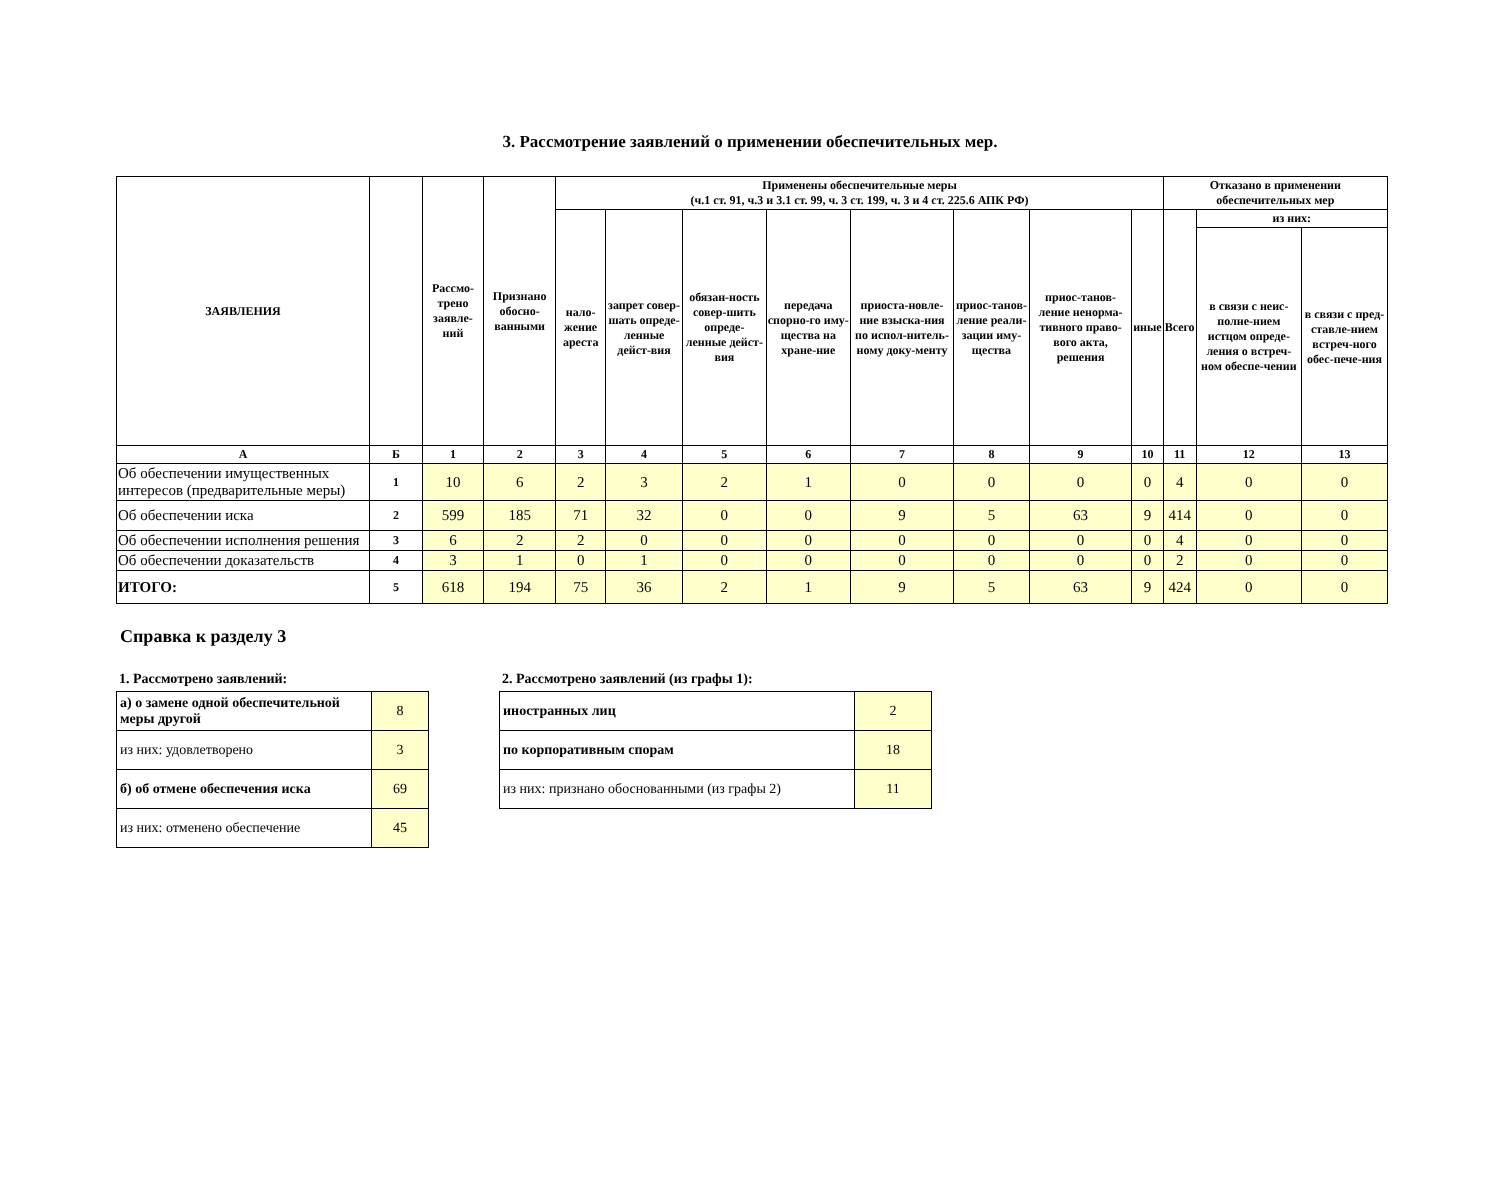3. Рассмотрение заявлений о применении обеспечительных мер.
| ЗАЯВЛЕНИЯ | | Рассмо-трено заявле-ний | Признано обосно-ванными | Применены обеспечительные меры (ч.1 ст. 91, ч.3 и 3.1 ст. 99, ч. 3 ст. 199, ч. 3 и 4 ст. 225.6 АПК РФ) | | | | | | | | Отказано в применении обеспечительных мер | | |
| --- | --- | --- | --- | --- | --- | --- | --- | --- | --- | --- | --- | --- | --- | --- |
| | | | | нало-жение ареста | запрет совер-шать опреде-ленные дейст-вия | обязан-ность совер-шить опреде-ленные дейст-вия | передача спорно-го иму-щества на хране-ние | приоста-новле-ние взыска-ния по испол-нитель-ному доку-менту | приос-танов-ление реали-зации иму-щества | приос-танов-ление ненорма-тивного право-вого акта, решения | иные | Всего | из них: | |
| | | | | | | | | | | | | | в связи с неис-полне-нием истцом опреде-ления о встреч-ном обеспе-чении | в связи с пред-ставле-нием встреч-ного обес-пече-ния |
| А | Б | 1 | 2 | 3 | 4 | 5 | 6 | 7 | 8 | 9 | 10 | 11 | 12 | 13 |
| Об обеспечении имущественных интересов (предварительные меры) | 1 | 10 | 6 | 2 | 3 | 2 | 1 | 0 | 0 | 0 | 0 | 4 | 0 | 0 |
| Об обеспечении иска | 2 | 599 | 185 | 71 | 32 | 0 | 0 | 9 | 5 | 63 | 9 | 414 | 0 | 0 |
| Об обеспечении исполнения решения | 3 | 6 | 2 | 2 | 0 | 0 | 0 | 0 | 0 | 0 | 0 | 4 | 0 | 0 |
| Об обеспечении доказательств | 4 | 3 | 1 | 0 | 1 | 0 | 0 | 0 | 0 | 0 | 0 | 2 | 0 | 0 |
| ИТОГО: | 5 | 618 | 194 | 75 | 36 | 2 | 1 | 9 | 5 | 63 | 9 | 424 | 0 | 0 |
Справка к разделу 3
1. Рассмотрено заявлений:
| а) о замене одной обеспечительной меры другой | 8 |
| из них: удовлетворено | 3 |
| б) об отмене обеспечения иска | 69 |
| из них: отменено обеспечение | 45 |
2. Рассмотрено заявлений (из графы 1):
| иностранных лиц | 2 |
| по корпоративным спорам | 18 |
| из них: признано обоснованными (из графы 2) | 11 |